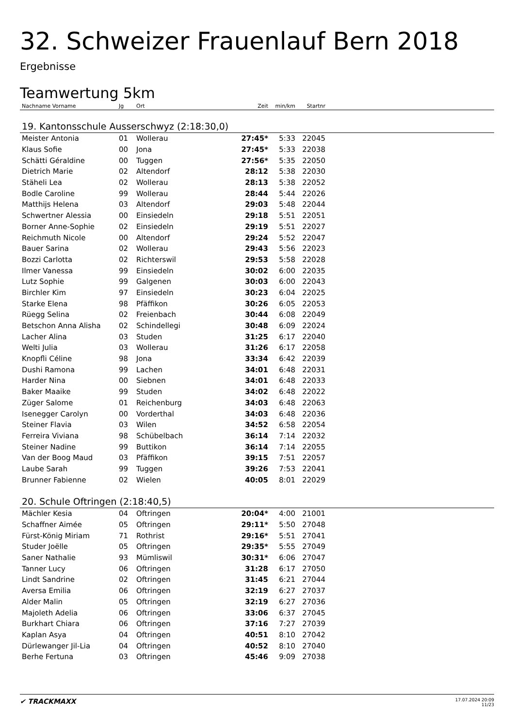32. Schweizer Frauenlauf Bern 2018
Ergebnisse
Teamwertung 5km
| Nachname Vorname | Jg | Ort | Zeit | min/km | Startnr | |
| --- | --- | --- | --- | --- | --- | --- |
| 19. Kantonsschule Ausserschwyz (2:18:30,0) | | | | | | |
| Meister Antonia | 01 | Wollerau | 27:45* | 5:33 | 22045 | |
| Klaus Sofie | 00 | Jona | 27:45* | 5:33 | 22038 | |
| Schätti Géraldine | 00 | Tuggen | 27:56* | 5:35 | 22050 | |
| Dietrich Marie | 02 | Altendorf | 28:12 | 5:38 | 22030 | |
| Stäheli Lea | 02 | Wollerau | 28:13 | 5:38 | 22052 | |
| Bodle Caroline | 99 | Wollerau | 28:44 | 5:44 | 22026 | |
| Matthijs Helena | 03 | Altendorf | 29:03 | 5:48 | 22044 | |
| Schwertner Alessia | 00 | Einsiedeln | 29:18 | 5:51 | 22051 | |
| Borner Anne-Sophie | 02 | Einsiedeln | 29:19 | 5:51 | 22027 | |
| Reichmuth Nicole | 00 | Altendorf | 29:24 | 5:52 | 22047 | |
| Bauer Sarina | 02 | Wollerau | 29:43 | 5:56 | 22023 | |
| Bozzi Carlotta | 02 | Richterswil | 29:53 | 5:58 | 22028 | |
| Ilmer Vanessa | 99 | Einsiedeln | 30:02 | 6:00 | 22035 | |
| Lutz Sophie | 99 | Galgenen | 30:03 | 6:00 | 22043 | |
| Birchler Kim | 97 | Einsiedeln | 30:23 | 6:04 | 22025 | |
| Starke Elena | 98 | Pfäffikon | 30:26 | 6:05 | 22053 | |
| Rüegg Selina | 02 | Freienbach | 30:44 | 6:08 | 22049 | |
| Betschon Anna Alisha | 02 | Schindellegi | 30:48 | 6:09 | 22024 | |
| Lacher Alina | 03 | Studen | 31:25 | 6:17 | 22040 | |
| Welti Julia | 03 | Wollerau | 31:26 | 6:17 | 22058 | |
| Knopfli Céline | 98 | Jona | 33:34 | 6:42 | 22039 | |
| Dushi Ramona | 99 | Lachen | 34:01 | 6:48 | 22031 | |
| Harder Nina | 00 | Siebnen | 34:01 | 6:48 | 22033 | |
| Baker Maaike | 99 | Studen | 34:02 | 6:48 | 22022 | |
| Züger Salome | 01 | Reichenburg | 34:03 | 6:48 | 22063 | |
| Isenegger Carolyn | 00 | Vorderthal | 34:03 | 6:48 | 22036 | |
| Steiner Flavia | 03 | Wilen | 34:52 | 6:58 | 22054 | |
| Ferreira Viviana | 98 | Schübelbach | 36:14 | 7:14 | 22032 | |
| Steiner Nadine | 99 | Buttikon | 36:14 | 7:14 | 22055 | |
| Van der Boog Maud | 03 | Pfäffikon | 39:15 | 7:51 | 22057 | |
| Laube Sarah | 99 | Tuggen | 39:26 | 7:53 | 22041 | |
| Brunner Fabienne | 02 | Wielen | 40:05 | 8:01 | 22029 | |
| 20. Schule Oftringen (2:18:40,5) | | | | | | |
| Mächler Kesia | 04 | Oftringen | 20:04* | 4:00 | 21001 | |
| Schaffner Aimée | 05 | Oftringen | 29:11* | 5:50 | 27048 | |
| Fürst-König Miriam | 71 | Rothrist | 29:16* | 5:51 | 27041 | |
| Studer Joëlle | 05 | Oftringen | 29:35* | 5:55 | 27049 | |
| Saner Nathalie | 93 | Mümliswil | 30:31* | 6:06 | 27047 | |
| Tanner Lucy | 06 | Oftringen | 31:28 | 6:17 | 27050 | |
| Lindt Sandrine | 02 | Oftringen | 31:45 | 6:21 | 27044 | |
| Aversa Emilia | 06 | Oftringen | 32:19 | 6:27 | 27037 | |
| Alder Malin | 05 | Oftringen | 32:19 | 6:27 | 27036 | |
| Majoleth Adelia | 06 | Oftringen | 33:06 | 6:37 | 27045 | |
| Burkhart Chiara | 06 | Oftringen | 37:16 | 7:27 | 27039 | |
| Kaplan Asya | 04 | Oftringen | 40:51 | 8:10 | 27042 | |
| Dürlewanger Jil-Lia | 04 | Oftringen | 40:52 | 8:10 | 27040 | |
| Berhe Fertuna | 03 | Oftringen | 45:46 | 9:09 | 27038 | |
✔ TRACKMAXX
17.07.2024 20:09
11/23